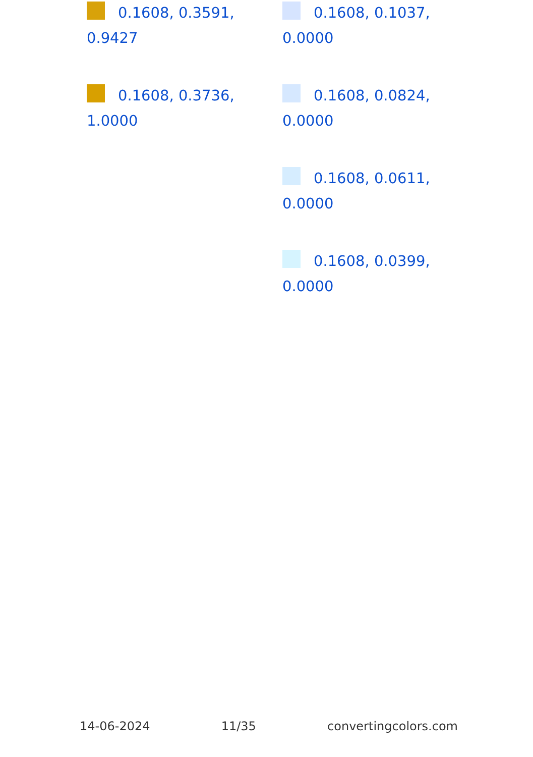0.1608, 0.3591, 0.9427
0.1608, 0.3736, 1.0000
0.1608, 0.1037, 0.0000
0.1608, 0.0824, 0.0000
0.1608, 0.0611, 0.0000
0.1608, 0.0399, 0.0000
14-06-2024 11/35 convertingcolors.com